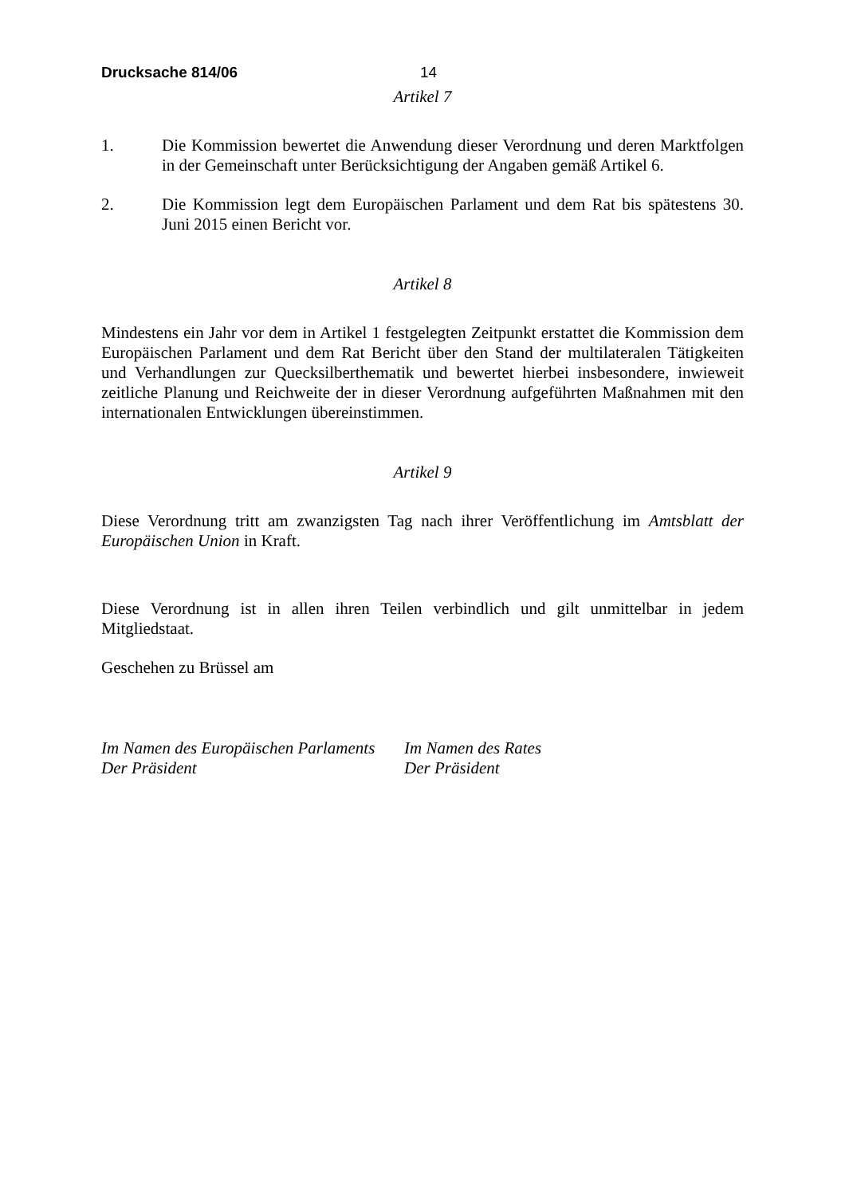Drucksache 814/06 14
Artikel 7
1. Die Kommission bewertet die Anwendung dieser Verordnung und deren Marktfolgen in der Gemeinschaft unter Berücksichtigung der Angaben gemäß Artikel 6.
2. Die Kommission legt dem Europäischen Parlament und dem Rat bis spätestens 30. Juni 2015 einen Bericht vor.
Artikel 8
Mindestens ein Jahr vor dem in Artikel 1 festgelegten Zeitpunkt erstattet die Kommission dem Europäischen Parlament und dem Rat Bericht über den Stand der multilateralen Tätigkeiten und Verhandlungen zur Quecksilberthematik und bewertet hierbei insbesondere, inwieweit zeitliche Planung und Reichweite der in dieser Verordnung aufgeführten Maßnahmen mit den internationalen Entwicklungen übereinstimmen.
Artikel 9
Diese Verordnung tritt am zwanzigsten Tag nach ihrer Veröffentlichung im Amtsblatt der Europäischen Union in Kraft.
Diese Verordnung ist in allen ihren Teilen verbindlich und gilt unmittelbar in jedem Mitgliedstaat.
Geschehen zu Brüssel am
Im Namen des Europäischen Parlaments
Der Präsident
Im Namen des Rates
Der Präsident